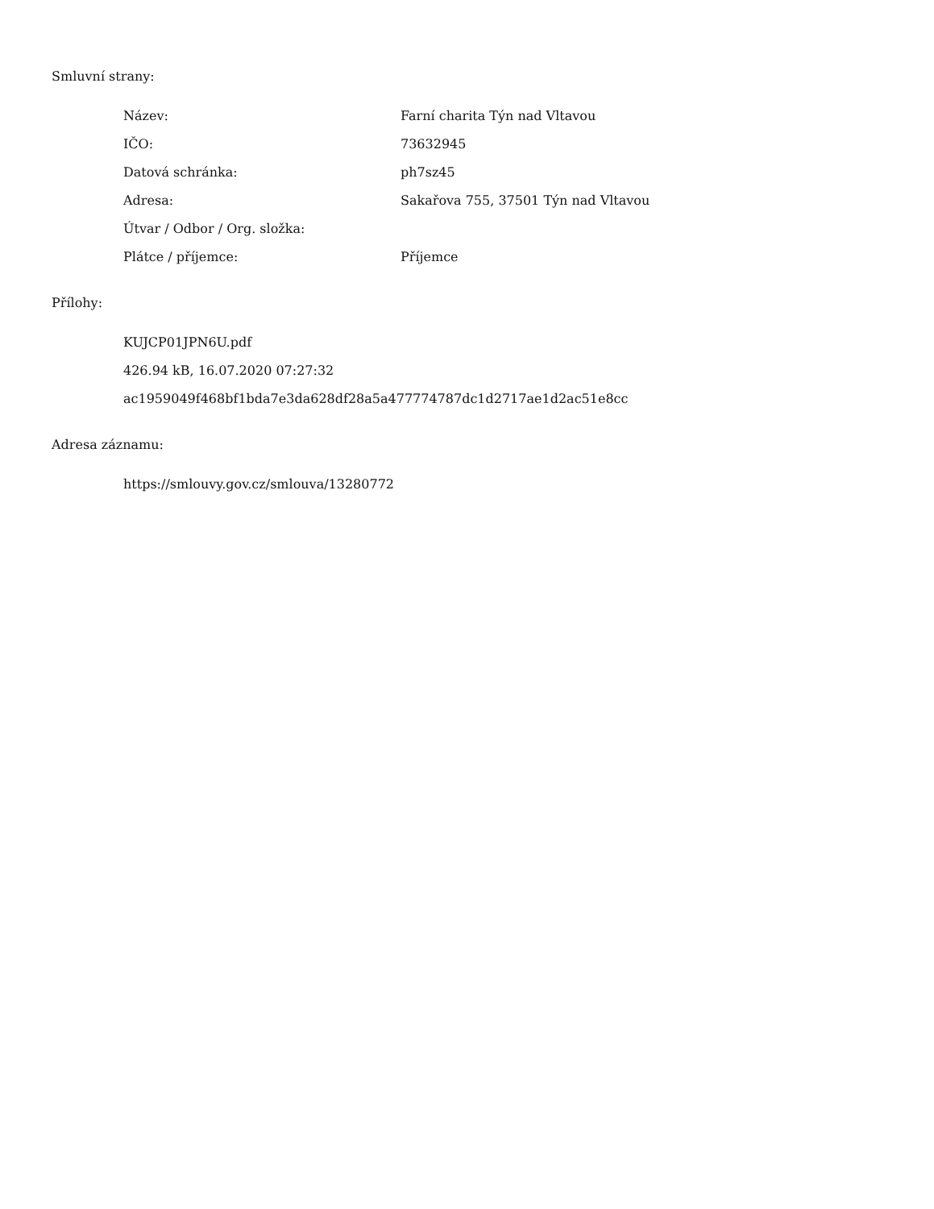Smluvní strany:
| Název: | Farní charita Týn nad Vltavou |
| IČO: | 73632945 |
| Datová schránka: | ph7sz45 |
| Adresa: | Sakařova 755, 37501 Týn nad Vltavou |
| Útvar / Odbor / Org. složka: | |
| Plátce / příjemce: | Příjemce |
Přílohy:
KUJCP01JPN6U.pdf
426.94 kB, 16.07.2020 07:27:32
ac1959049f468bf1bda7e3da628df28a5a477774787dc1d2717ae1d2ac51e8cc
Adresa záznamu:
https://smlouvy.gov.cz/smlouva/13280772